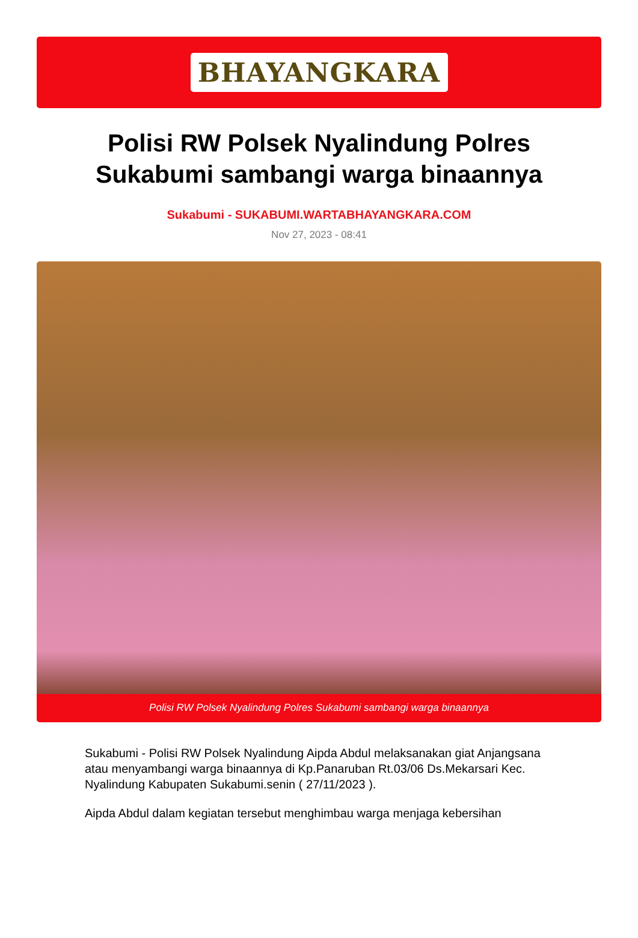BHAYANGKARA
Polisi RW Polsek Nyalindung Polres Sukabumi sambangi warga binaannya
Sukabumi - SUKABUMI.WARTABHAYANGKARA.COM
Nov 27, 2023 - 08:41
Polisi RW Polsek Nyalindung Polres Sukabumi sambangi warga binaannya
Sukabumi - Polisi RW Polsek Nyalindung Aipda Abdul melaksanakan giat Anjangsana atau menyambangi warga binaannya di Kp.Panaruban Rt.03/06 Ds.Mekarsari Kec.
Nyalindung Kabupaten Sukabumi.senin ( 27/11/2023 ).
Aipda Abdul dalam kegiatan tersebut menghimbau warga menjaga kebersihan